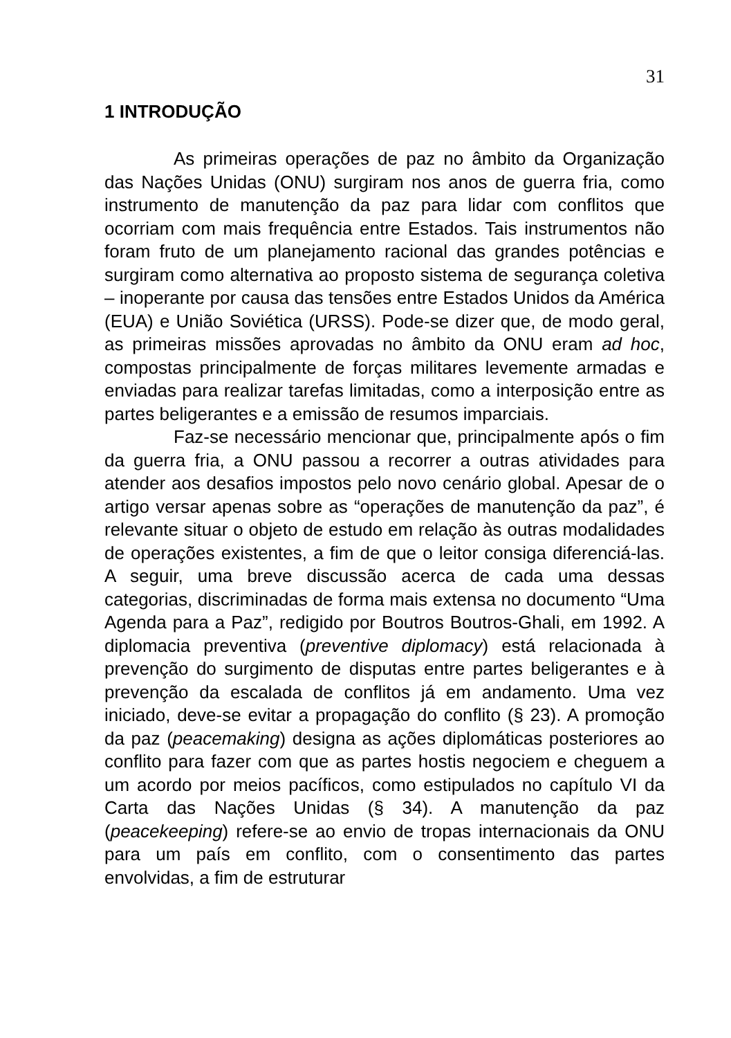31
1 INTRODUÇÃO
As primeiras operações de paz no âmbito da Organização das Nações Unidas (ONU) surgiram nos anos de guerra fria, como instrumento de manutenção da paz para lidar com conflitos que ocorriam com mais frequência entre Estados. Tais instrumentos não foram fruto de um planejamento racional das grandes potências e surgiram como alternativa ao proposto sistema de segurança coletiva – inoperante por causa das tensões entre Estados Unidos da América (EUA) e União Soviética (URSS). Pode-se dizer que, de modo geral, as primeiras missões aprovadas no âmbito da ONU eram ad hoc, compostas principalmente de forças militares levemente armadas e enviadas para realizar tarefas limitadas, como a interposição entre as partes beligerantes e a emissão de resumos imparciais.
Faz-se necessário mencionar que, principalmente após o fim da guerra fria, a ONU passou a recorrer a outras atividades para atender aos desafios impostos pelo novo cenário global. Apesar de o artigo versar apenas sobre as “operações de manutenção da paz”, é relevante situar o objeto de estudo em relação às outras modalidades de operações existentes, a fim de que o leitor consiga diferenciá-las. A seguir, uma breve discussão acerca de cada uma dessas categorias, discriminadas de forma mais extensa no documento “Uma Agenda para a Paz”, redigido por Boutros Boutros-Ghali, em 1992. A diplomacia preventiva (preventive diplomacy) está relacionada à prevenção do surgimento de disputas entre partes beligerantes e à prevenção da escalada de conflitos já em andamento. Uma vez iniciado, deve-se evitar a propagação do conflito (§ 23). A promoção da paz (peacemaking) designa as ações diplomáticas posteriores ao conflito para fazer com que as partes hostis negociem e cheguem a um acordo por meios pacíficos, como estipulados no capítulo VI da Carta das Nações Unidas (§ 34). A manutenção da paz (peacekeeping) refere-se ao envio de tropas internacionais da ONU para um país em conflito, com o consentimento das partes envolvidas, a fim de estruturar